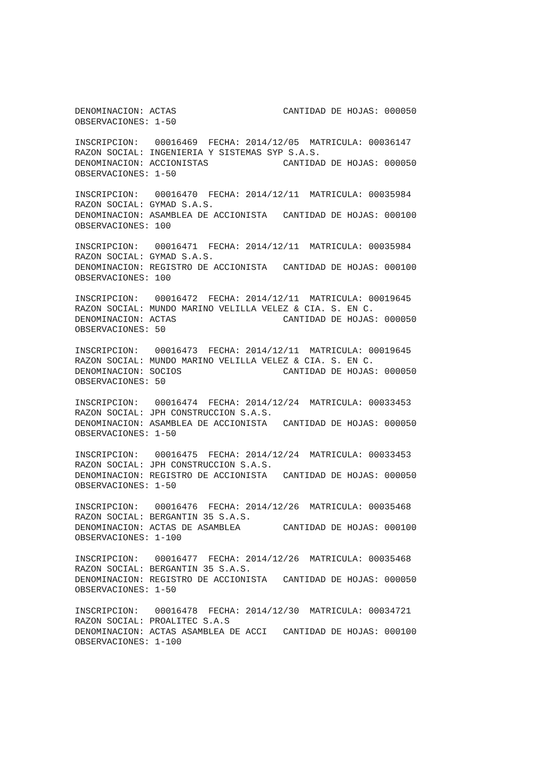DENOMINACION: ACTAS                    CANTIDAD DE HOJAS: 000050
OBSERVACIONES: 1-50

INSCRIPCION:   00016469  FECHA: 2014/12/05  MATRICULA: 00036147
RAZON SOCIAL: INGENIERIA Y SISTEMAS SYP S.A.S.
DENOMINACION: ACCIONISTAS              CANTIDAD DE HOJAS: 000050
OBSERVACIONES: 1-50

INSCRIPCION:   00016470  FECHA: 2014/12/11  MATRICULA: 00035984
RAZON SOCIAL: GYMAD S.A.S.
DENOMINACION: ASAMBLEA DE ACCIONISTA   CANTIDAD DE HOJAS: 000100
OBSERVACIONES: 100

INSCRIPCION:   00016471  FECHA: 2014/12/11  MATRICULA: 00035984
RAZON SOCIAL: GYMAD S.A.S.
DENOMINACION: REGISTRO DE ACCIONISTA   CANTIDAD DE HOJAS: 000100
OBSERVACIONES: 100

INSCRIPCION:   00016472  FECHA: 2014/12/11  MATRICULA: 00019645
RAZON SOCIAL: MUNDO MARINO VELILLA VELEZ & CIA. S. EN C.
DENOMINACION: ACTAS                    CANTIDAD DE HOJAS: 000050
OBSERVACIONES: 50

INSCRIPCION:   00016473  FECHA: 2014/12/11  MATRICULA: 00019645
RAZON SOCIAL: MUNDO MARINO VELILLA VELEZ & CIA. S. EN C.
DENOMINACION: SOCIOS                   CANTIDAD DE HOJAS: 000050
OBSERVACIONES: 50

INSCRIPCION:   00016474  FECHA: 2014/12/24  MATRICULA: 00033453
RAZON SOCIAL: JPH CONSTRUCCION S.A.S.
DENOMINACION: ASAMBLEA DE ACCIONISTA   CANTIDAD DE HOJAS: 000050
OBSERVACIONES: 1-50

INSCRIPCION:   00016475  FECHA: 2014/12/24  MATRICULA: 00033453
RAZON SOCIAL: JPH CONSTRUCCION S.A.S.
DENOMINACION: REGISTRO DE ACCIONISTA   CANTIDAD DE HOJAS: 000050
OBSERVACIONES: 1-50

INSCRIPCION:   00016476  FECHA: 2014/12/26  MATRICULA: 00035468
RAZON SOCIAL: BERGANTIN 35 S.A.S.
DENOMINACION: ACTAS DE ASAMBLEA        CANTIDAD DE HOJAS: 000100
OBSERVACIONES: 1-100

INSCRIPCION:   00016477  FECHA: 2014/12/26  MATRICULA: 00035468
RAZON SOCIAL: BERGANTIN 35 S.A.S.
DENOMINACION: REGISTRO DE ACCIONISTA   CANTIDAD DE HOJAS: 000050
OBSERVACIONES: 1-50

INSCRIPCION:   00016478  FECHA: 2014/12/30  MATRICULA: 00034721
RAZON SOCIAL: PROALITEC S.A.S
DENOMINACION: ACTAS ASAMBLEA DE ACCI   CANTIDAD DE HOJAS: 000100
OBSERVACIONES: 1-100